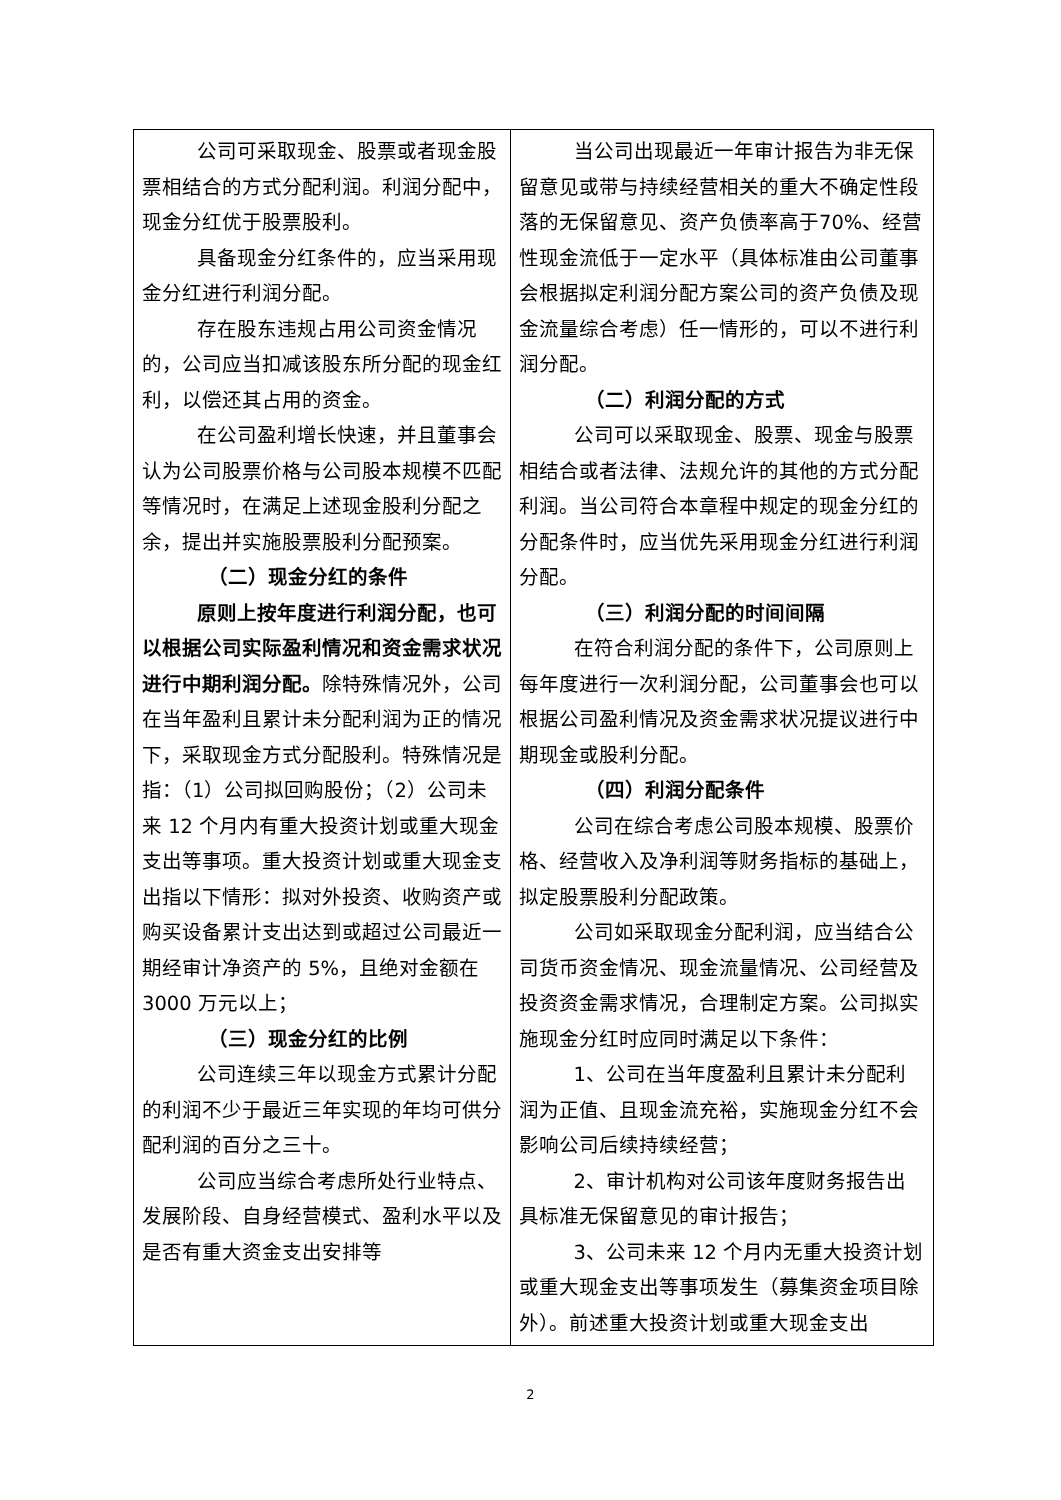| 公司可采取现金、股票或者现金股票相结合的方式分配利润。利润分配中，现金分红优于股票股利。 具备现金分红条件的，应当采用现金分红进行利润分配。 存在股东违规占用公司资金情况的，公司应当扣减该股东所分配的现金红利，以偿还其占用的资金。 在公司盈利增长快速，并且董事会认为公司股票价格与公司股本规模不匹配等情况时，在满足上述现金股利分配之余，提出并实施股票股利分配预案。 （二）现金分红的条件 原则上按年度进行利润分配，也可以根据公司实际盈利情况和资金需求状况进行中期利润分配。 除特殊情况外，公司在当年盈利且累计未分配利润为正的情况下，采取现金方式分配股利。特殊情况是指：（1）公司拟回购股份；（2）公司未来 12 个月内有重大投资计划或重大现金支出等事项。重大投资计划或重大现金支出指以下情形：拟对外投资、收购资产或购买设备累计支出达到或超过公司最近一期经审计净资产的 5%，且绝对金额在 3000 万元以上； （三）现金分红的比例 公司连续三年以现金方式累计分配的利润不少于最近三年实现的年均可供分配利润的百分之三十。 公司应当综合考虑所处行业特点、发展阶段、自身经营模式、盈利水平以及是否有重大资金支出安排等 | 当公司出现最近一年审计报告为非无保留意见或带与持续经营相关的重大不确定性段落的无保留意见、资产负债率高于70%、经营性现金流低于一定水平（具体标准由公司董事会根据拟定利润分配方案公司的资产负债及现金流量综合考虑）任一情形的，可以不进行利润分配。 （二）利润分配的方式 公司可以采取现金、股票、现金与股票相结合或者法律、法规允许的其他的方式分配利润。当公司符合本章程中规定的现金分红的分配条件时，应当优先采用现金分红进行利润分配。 （三）利润分配的时间间隔 在符合利润分配的条件下，公司原则上每年度进行一次利润分配，公司董事会也可以根据公司盈利情况及资金需求状况提议进行中期现金或股利分配。 （四）利润分配条件 公司在综合考虑公司股本规模、股票价格、经营收入及净利润等财务指标的基础上，拟定股票股利分配政策。 公司如采取现金分配利润，应当结合公司货币资金情况、现金流量情况、公司经营及投资资金需求情况，合理制定方案。公司拟实施现金分红时应同时满足以下条件： 1、公司在当年度盈利且累计未分配利润为正值、且现金流充裕，实施现金分红不会影响公司后续持续经营； 2、审计机构对公司该年度财务报告出具标准无保留意见的审计报告； 3、公司未来 12 个月内无重大投资计划或重大现金支出等事项发生（募集资金项目除外）。前述重大投资计划或重大现金支出 |
2